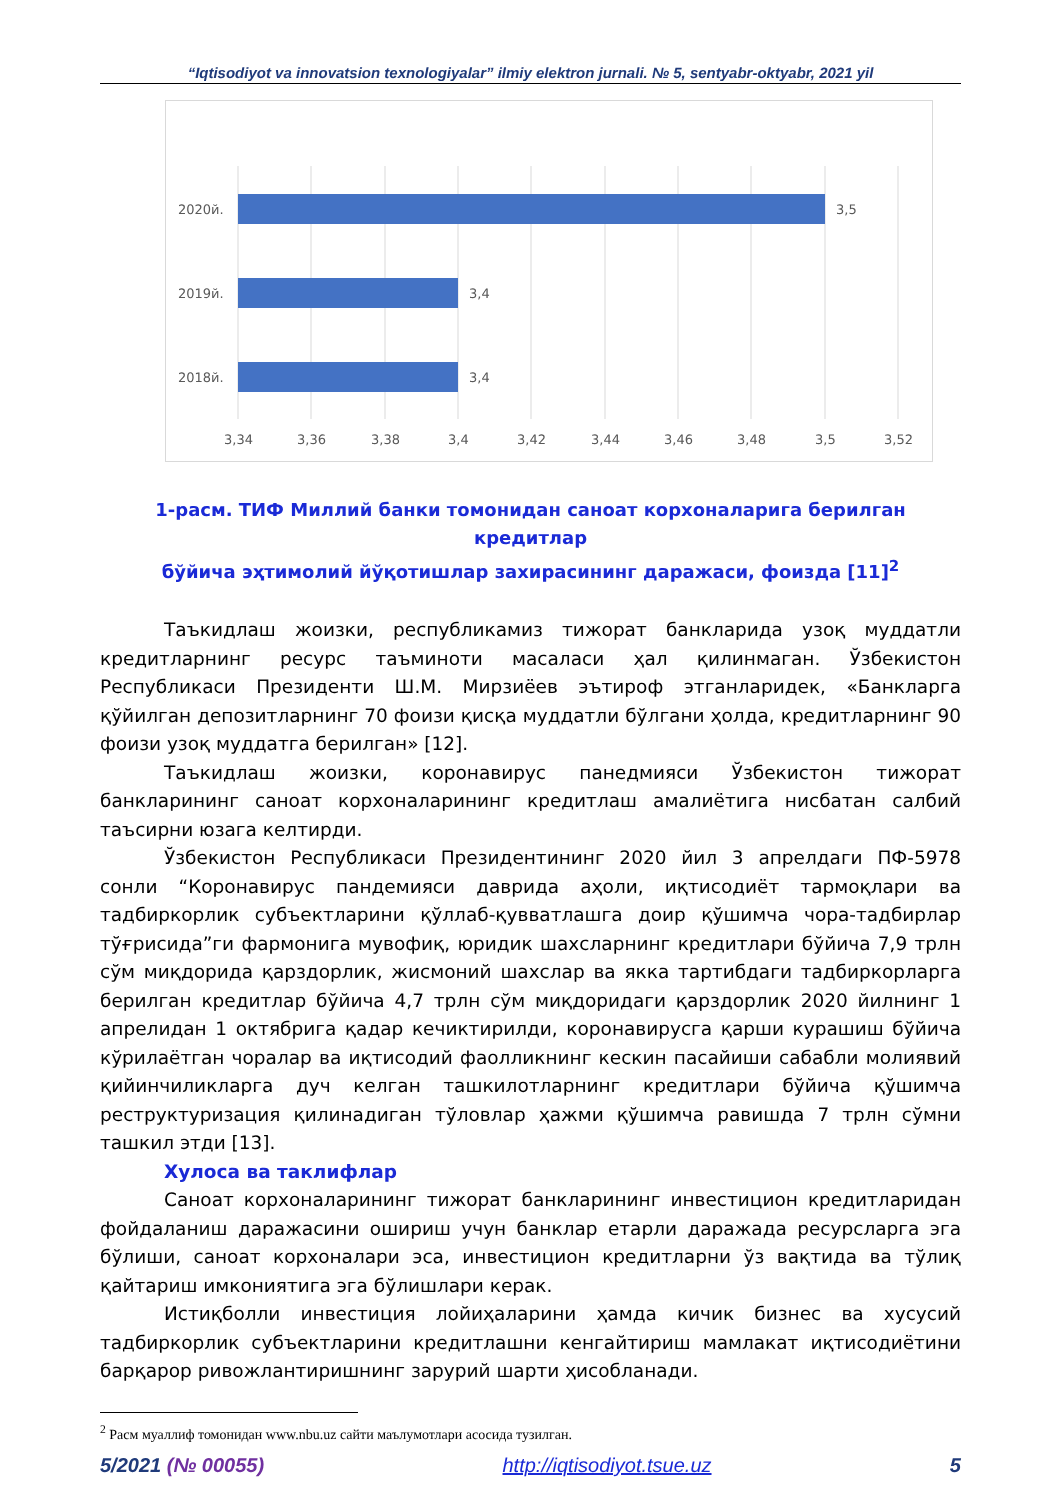“Iqtisodiyot va innovatsion texnologiyalar” ilmiy elektron jurnali. № 5, sentyabr-oktyabr, 2021 yil
2020й.
2019й.
2018й.
3,5
3,4
3,4
3,34
3,36
3,38
3,4
3,42
3,44
3,46
3,48
3,5
3,52
1-расм. ТИФ Миллий банки томонидан саноат корхоналарига берилган кредитлар
бўйича эҳтимолий йўқотишлар захирасининг даражаси, фоизда [11]<sup>2</sup>
Таъкидлаш жоизки, республикамиз тижорат банкларида узоқ муддатли кредитларнинг ресурс таъминоти масаласи ҳал қилинмаган. Ўзбекистон Республикаси Президенти Ш.М. Мирзиёев эътироф этганларидек, «Банкларга қўйилган депозитларнинг 70 фоизи қисқа муддатли бўлгани ҳолда, кредитларнинг 90 фоизи узоқ муддатга берилган» [12].
Таъкидлаш жоизки, коронавирус панедмияси Ўзбекистон тижорат банкларининг саноат корхоналарининг кредитлаш амалиётига нисбатан салбий таъсирни юзага келтирди.
Ўзбекистон Республикаси Президентининг 2020 йил 3 апрелдаги ПФ-5978 сонли “Коронавирус пандемияси даврида аҳоли, иқтисодиёт тармоқлари ва тадбиркорлик субъектларини қўллаб-қувватлашга доир қўшимча чора-тадбирлар тўғрисида”ги фармонига мувофиқ, юридик шахсларнинг кредитлари бўйича 7,9 трлн сўм миқдорида қарздорлик, жисмоний шахслар ва якка тартибдаги тадбиркорларга берилган кредитлар бўйича 4,7 трлн сўм миқдоридаги қарздорлик 2020 йилнинг 1 апрелидан 1 октябрига қадар кечиктирилди, коронавирусга қарши курашиш бўйича кўрилаётган чоралар ва иқтисодий фаолликнинг кескин пасайиши сабабли молиявий қийинчиликларга дуч келган ташкилотларнинг кредитлари бўйича қўшимча реструктуризация қилинадиган тўловлар ҳажми қўшимча равишда 7 трлн сўмни ташкил этди [13].
Хулоса ва таклифлар
Саноат корхоналарининг тижорат банкларининг инвестицион кредитларидан фойдаланиш даражасини ошириш учун банклар етарли даражада ресурсларга эга бўлиши, саноат корхоналари эса, инвестицион кредитларни ўз вақтида ва тўлиқ қайтариш имкониятига эга бўлишлари керак.
Истиқболли инвестиция лойиҳаларини ҳамда кичик бизнес ва хусусий тадбиркорлик субъектларини кредитлашни кенгайтириш мамлакат иқтисодиётини барқарор ривожлантиришнинг зарурий шарти ҳисобланади.
<sup>2</sup> Расм муаллиф томонидан www.nbu.uz сайти маълумотлари асосида тузилган.
5/2021 (№ 00055) http://iqtisodiyot.tsue.uz 5